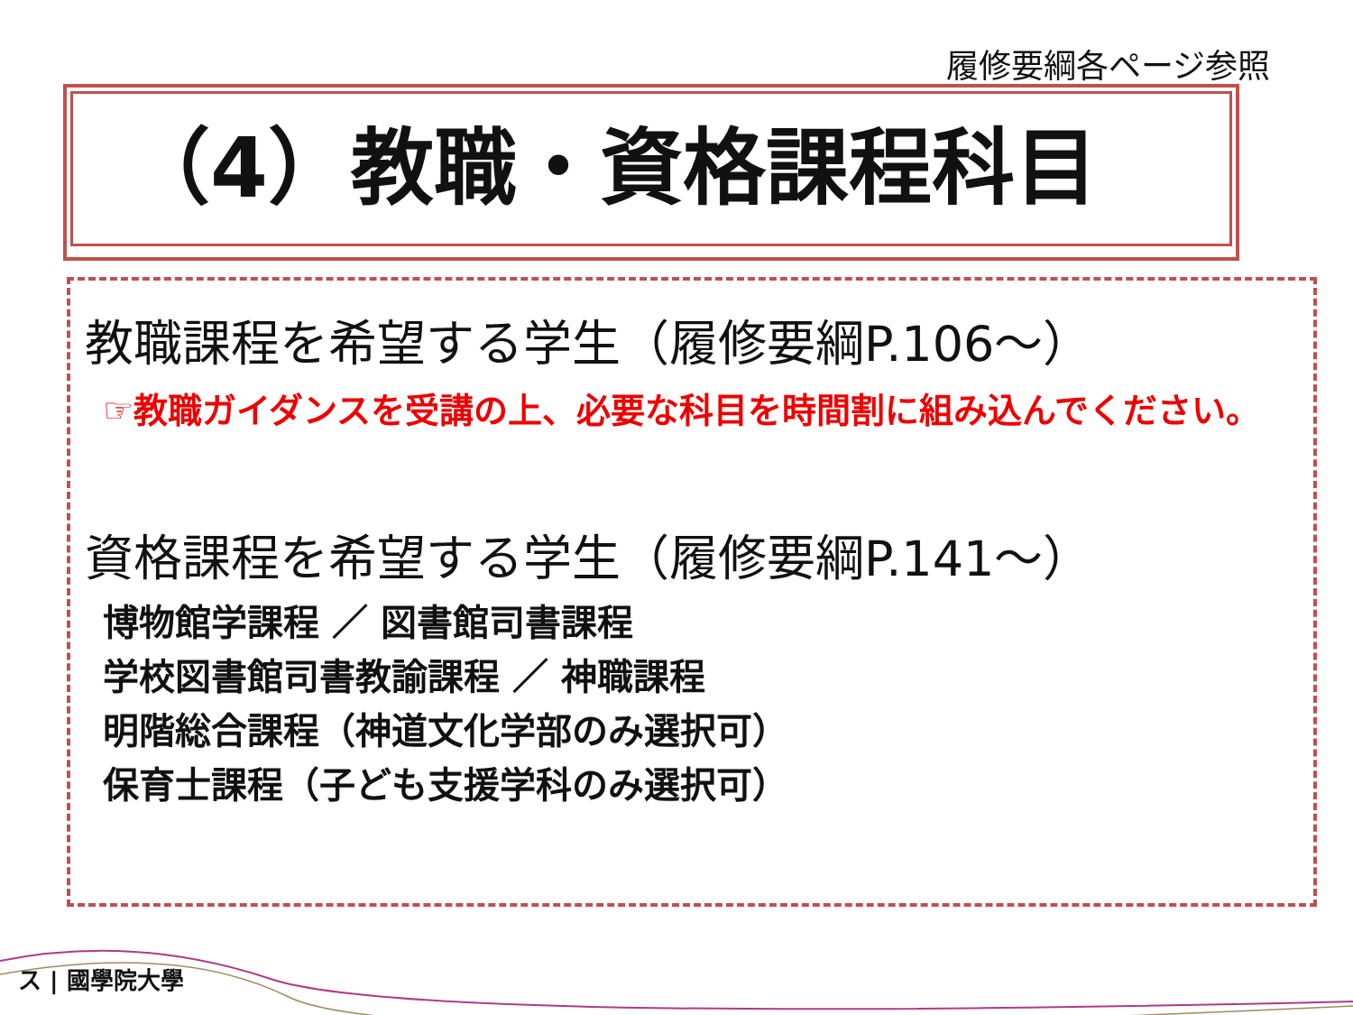履修要綱各ページ参照
（4）教職・資格課程科目
教職課程を希望する学生（履修要綱P.106～）
☞教職ガイダンスを受講の上、必要な科目を時間割に組み込んでください。
資格課程を希望する学生（履修要綱P.141～）
博物館学課程 ／ 図書館司書課程
学校図書館司書教諭課程 ／ 神職課程
明階総合課程（神道文化学部のみ選択可）
保育士課程（子ども支援学科のみ選択可）
ス | 國學院大學